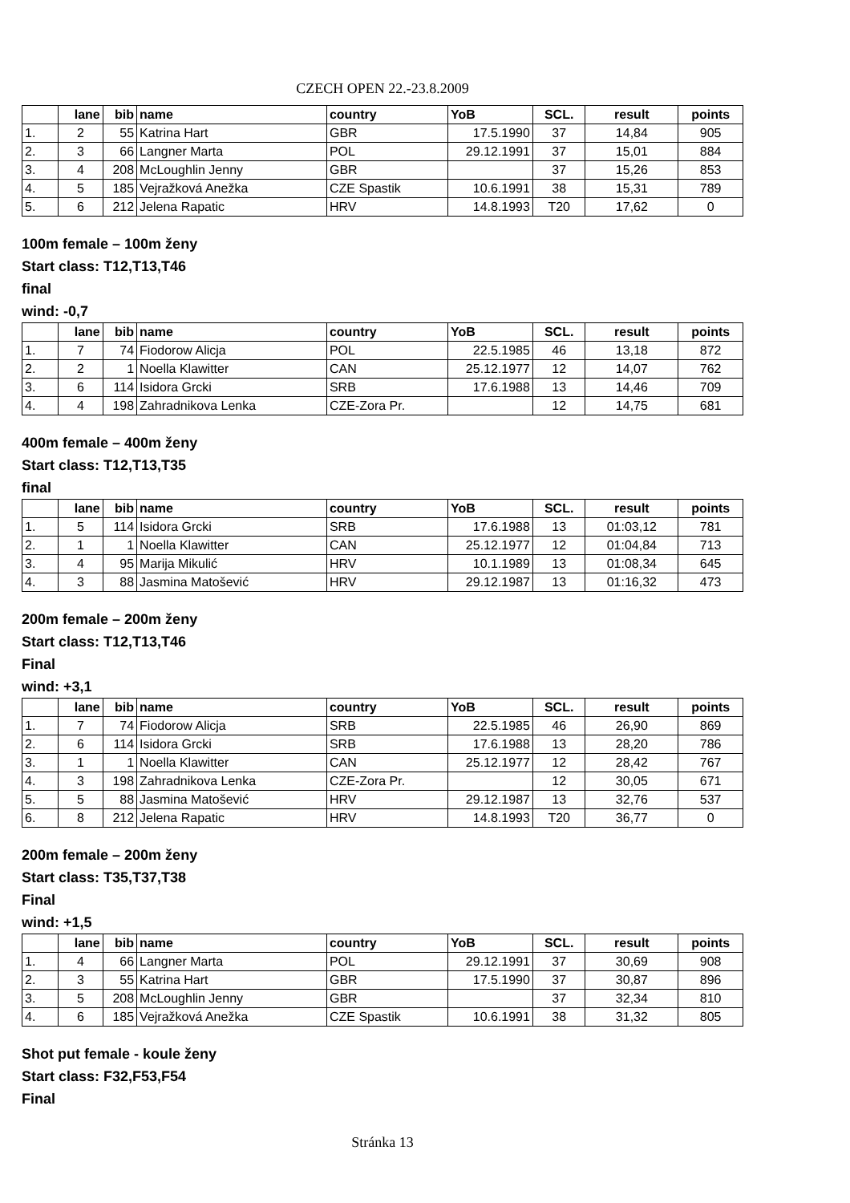CZECH OPEN 22.-23.8.2009
| | lane | bib | name | country | YoB | SCL. | result | points |
| --- | --- | --- | --- | --- | --- | --- | --- | --- |
| 1. | 2 | 55 | Katrina Hart | GBR | 17.5.1990 | 37 | 14,84 | 905 |
| 2. | 3 | 66 | Langner Marta | POL | 29.12.1991 | 37 | 15,01 | 884 |
| 3. | 4 | 208 | McLoughlin Jenny | GBR | | 37 | 15,26 | 853 |
| 4. | 5 | 185 | Vejražková Anežka | CZE Spastik | 10.6.1991 | 38 | 15,31 | 789 |
| 5. | 6 | 212 | Jelena Rapatic | HRV | 14.8.1993 | T20 | 17,62 | 0 |
100m female – 100m ženy
Start class: T12,T13,T46
final
wind: -0,7
| | lane | bib | name | country | YoB | SCL. | result | points |
| --- | --- | --- | --- | --- | --- | --- | --- | --- |
| 1. | 7 | 74 | Fiodorow Alicja | POL | 22.5.1985 | 46 | 13,18 | 872 |
| 2. | 2 | 1 | Noella Klawitter | CAN | 25.12.1977 | 12 | 14,07 | 762 |
| 3. | 6 | 114 | Isidora Grcki | SRB | 17.6.1988 | 13 | 14,46 | 709 |
| 4. | 4 | 198 | Zahradnikova Lenka | CZE-Zora Pr. | | 12 | 14,75 | 681 |
400m female – 400m ženy
Start class: T12,T13,T35
final
| | lane | bib | name | country | YoB | SCL. | result | points |
| --- | --- | --- | --- | --- | --- | --- | --- | --- |
| 1. | 5 | 114 | Isidora Grcki | SRB | 17.6.1988 | 13 | 01:03,12 | 781 |
| 2. | 1 | 1 | Noella Klawitter | CAN | 25.12.1977 | 12 | 01:04,84 | 713 |
| 3. | 4 | 95 | Marija Mikulić | HRV | 10.1.1989 | 13 | 01:08,34 | 645 |
| 4. | 3 | 88 | Jasmina Matošević | HRV | 29.12.1987 | 13 | 01:16,32 | 473 |
200m female – 200m ženy
Start class: T12,T13,T46
Final
wind: +3,1
| | lane | bib | name | country | YoB | SCL. | result | points |
| --- | --- | --- | --- | --- | --- | --- | --- | --- |
| 1. | 7 | 74 | Fiodorow Alicja | SRB | 22.5.1985 | 46 | 26,90 | 869 |
| 2. | 6 | 114 | Isidora Grcki | SRB | 17.6.1988 | 13 | 28,20 | 786 |
| 3. | 1 | 1 | Noella Klawitter | CAN | 25.12.1977 | 12 | 28,42 | 767 |
| 4. | 3 | 198 | Zahradnikova Lenka | CZE-Zora Pr. | | 12 | 30,05 | 671 |
| 5. | 5 | 88 | Jasmina Matošević | HRV | 29.12.1987 | 13 | 32,76 | 537 |
| 6. | 8 | 212 | Jelena Rapatic | HRV | 14.8.1993 | T20 | 36,77 | 0 |
200m female – 200m ženy
Start class: T35,T37,T38
Final
wind: +1,5
| | lane | bib | name | country | YoB | SCL. | result | points |
| --- | --- | --- | --- | --- | --- | --- | --- | --- |
| 1. | 4 | 66 | Langner Marta | POL | 29.12.1991 | 37 | 30,69 | 908 |
| 2. | 3 | 55 | Katrina Hart | GBR | 17.5.1990 | 37 | 30,87 | 896 |
| 3. | 5 | 208 | McLoughlin Jenny | GBR | | 37 | 32,34 | 810 |
| 4. | 6 | 185 | Vejražková Anežka | CZE Spastik | 10.6.1991 | 38 | 31,32 | 805 |
Shot put female - koule ženy
Start class: F32,F53,F54
Final
Stránka 13